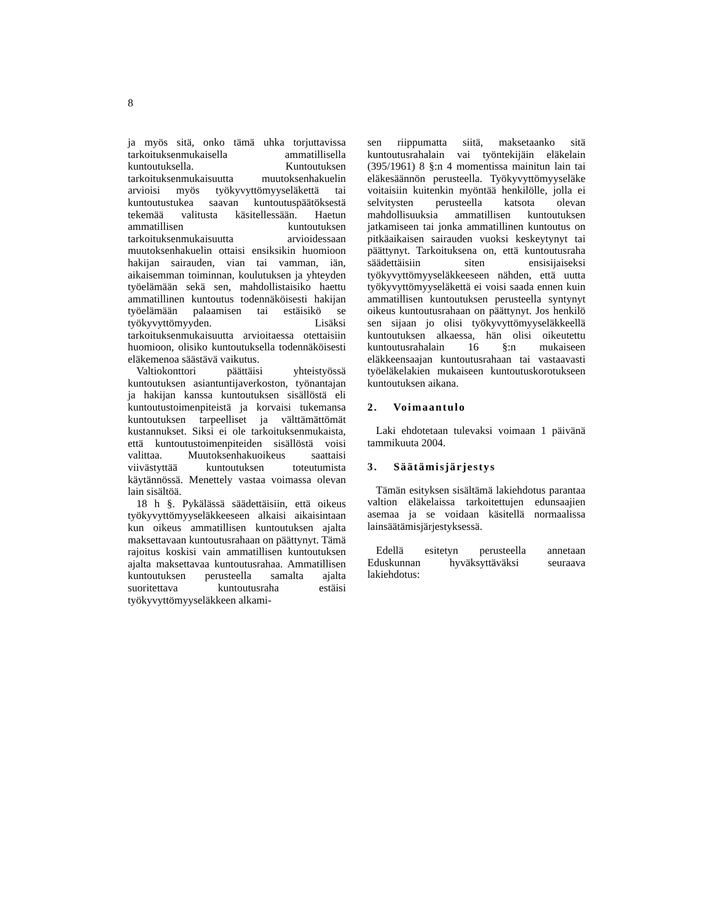8
ja myös sitä, onko tämä uhka torjuttavissa tarkoituksenmukaisella ammatillisella kuntoutuksella. Kuntoutuksen tarkoituksenmukaisuutta muutoksenhakuelin arvioisi myös työkyvyttömyyseläkettä tai kuntoutustukea saavan kuntoutuspäätöksestä tekemää valitusta käsitellessään. Haetun ammatillisen kuntoutuksen tarkoituksenmukaisuutta arvioidessaan muutoksenhakuelin ottaisi ensiksikin huomioon hakijan sairauden, vian tai vamman, iän, aikaisemman toiminnan, koulutuksen ja yhteyden työelämään sekä sen, mahdollistaisiko haettu ammatillinen kuntoutus todennäköisesti hakijan työelämään palaamisen tai estäisikö se työkyvyttömyyden. Lisäksi tarkoituksenmukaisuutta arvioitaessa otettaisiin huomioon, olisiko kuntoutuksella todennäköisesti eläkemenoa säästävä vaikutus.
Valtiokonttori päättäisi yhteistyössä kuntoutuksen asiantuntijaverkoston, työnantajan ja hakijan kanssa kuntoutuksen sisällöstä eli kuntoutustoimenpiteistä ja korvaisi tukemansa kuntoutuksen tarpeelliset ja välttämättömät kustannukset. Siksi ei ole tarkoituksenmukaista, että kuntoutustoimenpiteiden sisällöstä voisi valittaa. Muutoksenhakuoikeus saattaisi viivästyttää kuntoutuksen toteutumista käytännössä. Menettely vastaa voimassa olevan lain sisältöä.
18 h §. Pykälässä säädettäisiin, että oikeus työkyvyttömyyseläkkeeseen alkaisi aikaisintaan kun oikeus ammatillisen kuntoutuksen ajalta maksettavaan kuntoutusrahaan on päättynyt. Tämä rajoitus koskisi vain ammatillisen kuntoutuksen ajalta maksettavaa kuntoutusrahaa. Ammatillisen kuntoutuksen perusteella samalta ajalta suoritettava kuntoutusraha estäisi työkyvyttömyyseläkkeen alkami-
sen riippumatta siitä, maksetaanko sitä kuntoutusrahalain vai työntekijäin eläkelain (395/1961) 8 §:n 4 momentissa mainitun lain tai eläkesäännön perusteella. Työkyvyttömyyseläke voitaisiin kuitenkin myöntää henkilölle, jolla ei selvitysten perusteella katsota olevan mahdollisuuksia ammatillisen kuntoutuksen jatkamiseen tai jonka ammatillinen kuntoutus on pitkäaikaisen sairauden vuoksi keskeytynyt tai päättynyt. Tarkoituksena on, että kuntoutusraha säädettäisiin siten ensisijaiseksi työkyvyttömyyseläkkeeseen nähden, että uutta työkyvyttömyyseläkettä ei voisi saada ennen kuin ammatillisen kuntoutuksen perusteella syntynyt oikeus kuntoutusrahaan on päättynyt. Jos henkilö sen sijaan jo olisi työkyvyttömyyseläkkeellä kuntoutuksen alkaessa, hän olisi oikeutettu kuntoutusrahalain 16 §:n mukaiseen eläkkeensaajan kuntoutusrahaan tai vastaavasti työeläkelakien mukaiseen kuntoutuskorotukseen kuntoutuksen aikana.
2. Voimaantulo
Laki ehdotetaan tulevaksi voimaan 1 päivänä tammikuuta 2004.
3. Säätämisjärjestys
Tämän esityksen sisältämä lakiehdotus parantaa valtion eläkelaissa tarkoitettujen edunsaajien asemaa ja se voidaan käsitellä normaalissa lainsäätämisjärjestyksessä.
Edellä esitetyn perusteella annetaan Eduskunnan hyväksyttäväksi seuraava lakiehdotus: